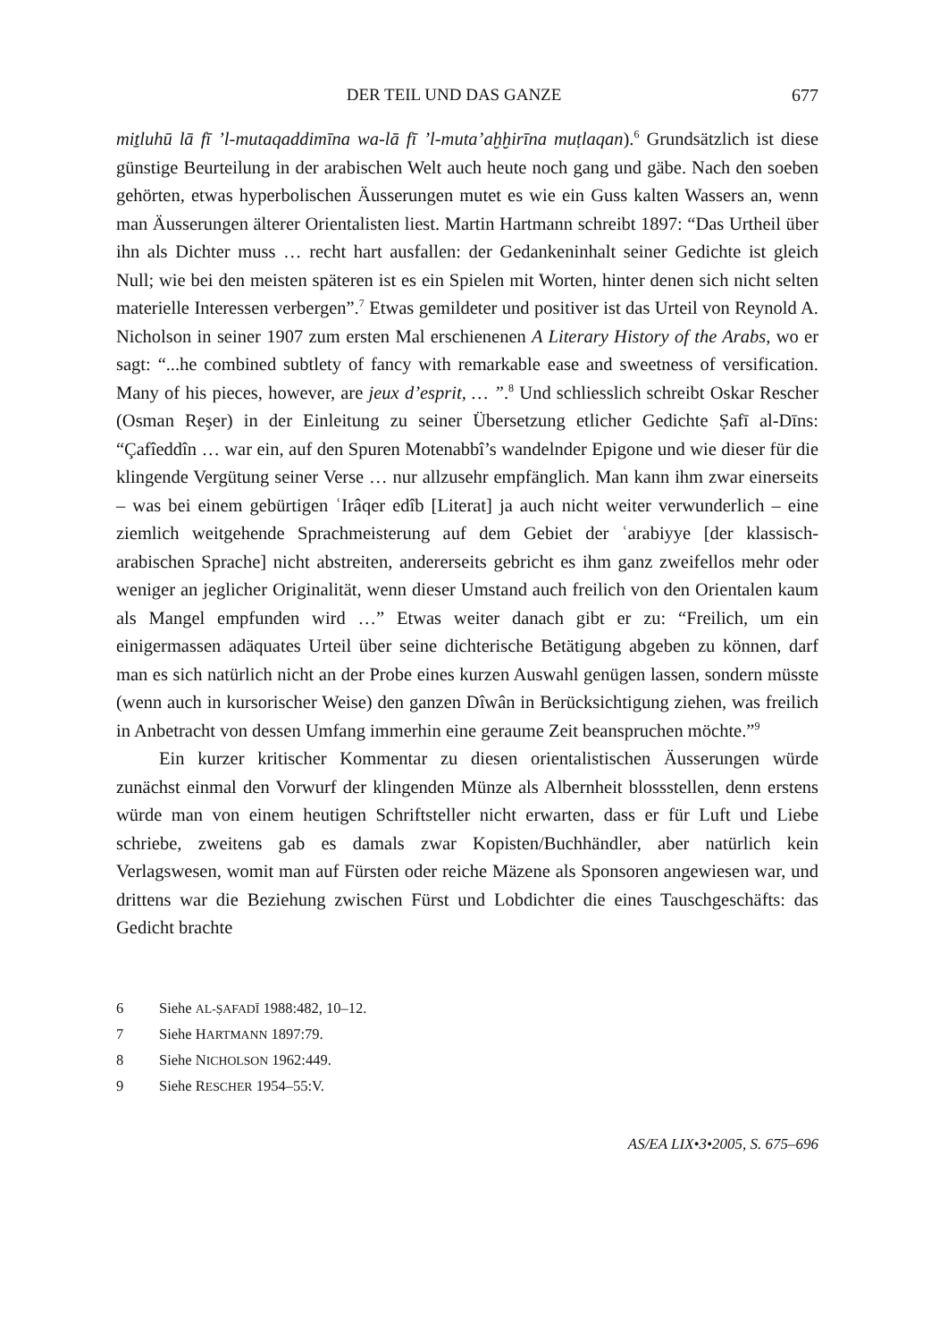DER TEIL UND DAS GANZE 677
miṯluhū lā fī ’l-mutaqaddimīna wa-lā fī ’l-muta’aḫḫirīna muṭlaqan).<sup>6</sup> Grundsätzlich ist diese günstige Beurteilung in der arabischen Welt auch heute noch gang und gäbe. Nach den soeben gehörten, etwas hyperbolischen Äusserungen mutet es wie ein Guss kalten Wassers an, wenn man Äusserungen älterer Orientalisten liest. Martin Hartmann schreibt 1897: “Das Urtheil über ihn als Dichter muss … recht hart ausfallen: der Gedankeninhalt seiner Gedichte ist gleich Null; wie bei den meisten späteren ist es ein Spielen mit Worten, hinter denen sich nicht selten materielle Interessen verbergen”.<sup>7</sup> Etwas gemildeter und positiver ist das Urteil von Reynold A. Nicholson in seiner 1907 zum ersten Mal erschienenen A Literary History of the Arabs, wo er sagt: “...he combined subtlety of fancy with remarkable ease and sweetness of versification. Many of his pieces, however, are jeux d’esprit, … ”.<sup>8</sup> Und schliesslich schreibt Oskar Rescher (Osman Reşer) in der Einleitung zu seiner Übersetzung etlicher Gedichte Ṣafī al-Dīns: “Çafîeddîn … war ein, auf den Spuren Motenabbî’s wandelnder Epigone und wie dieser für die klingende Vergütung seiner Verse … nur allzusehr empfänglich. Man kann ihm zwar einerseits – was bei einem gebürtigen ʿIrâqer edîb [Literat] ja auch nicht weiter verwunderlich – eine ziemlich weitgehende Sprachmeisterung auf dem Gebiet der ʿarabiyye [der klassisch-arabischen Sprache] nicht abstreiten, andererseits gebricht es ihm ganz zweifellos mehr oder weniger an jeglicher Originalität, wenn dieser Umstand auch freilich von den Orientalen kaum als Mangel empfunden wird …” Etwas weiter danach gibt er zu: “Freilich, um ein einigermassen adäquates Urteil über seine dichterische Betätigung abgeben zu können, darf man es sich natürlich nicht an der Probe eines kurzen Auswahl genügen lassen, sondern müsste (wenn auch in kursorischer Weise) den ganzen Dîwân in Berücksichtigung ziehen, was freilich in Anbetracht von dessen Umfang immerhin eine geraume Zeit beanspruchen möchte.”<sup>9</sup>
Ein kurzer kritischer Kommentar zu diesen orientalistischen Äusserungen würde zunächst einmal den Vorwurf der klingenden Münze als Albernheit blossstellen, denn erstens würde man von einem heutigen Schriftsteller nicht erwarten, dass er für Luft und Liebe schriebe, zweitens gab es damals zwar Kopisten/Buchhändler, aber natürlich kein Verlagswesen, womit man auf Fürsten oder reiche Mäzene als Sponsoren angewiesen war, und drittens war die Beziehung zwischen Fürst und Lobdichter die eines Tauschgeschäfts: das Gedicht brachte
6 Siehe AL-ṢAFADĪ 1988:482, 10–12.
7 Siehe HARTMANN 1897:79.
8 Siehe NICHOLSON 1962:449.
9 Siehe RESCHER 1954–55:V.
AS/EA LIX•3•2005, S. 675–696